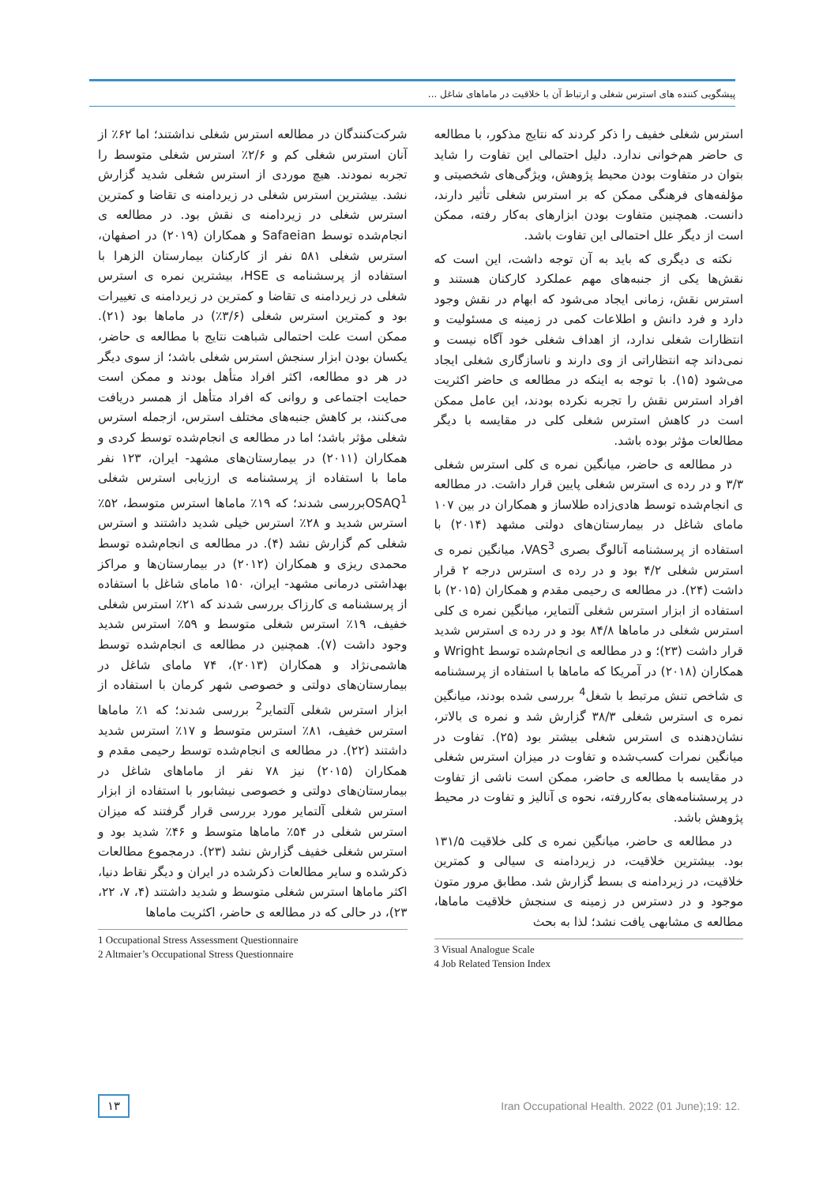پیشگویی کننده های استرس شغلی و ارتباط آن با خلاقیت در ماماهای شاغل ...
شرکت‌کنندگان در مطالعه استرس شغلی نداشتند؛ اما ۶۲٪ از آنان استرس شغلی کم و ۲/۶٪ استرس شغلی متوسط را تجربه نمودند. هیچ موردی از استرس شغلی شدید گزارش نشد. بیشترین استرس شغلی در زیردامنه ی تقاضا و کمترین استرس شغلی در زیردامنه ی نقش بود. در مطالعه ی انجام‌شده توسط Safaeian و همکاران (۲۰۱۹) در اصفهان، استرس شغلی ۵۸۱ نفر از کارکنان بیمارستان الزهرا با استفاده از پرسشنامه ی HSE، بیشترین نمره ی استرس شغلی در زیردامنه ی تقاضا و کمترین در زیردامنه ی تغییرات بود و کمترین استرس شغلی (۳/۶٪) در ماماها بود (۲۱). ممکن است علت احتمالی شباهت نتایج با مطالعه ی حاضر، یکسان بودن ابزار سنجش استرس شغلی باشد؛ از سوی دیگر در هر دو مطالعه، اکثر افراد متأهل بودند و ممکن است حمایت اجتماعی و روانی که افراد متأهل از همسر دریافت می‌کنند، بر کاهش جنبه‌های مختلف استرس، ازجمله استرس شغلی مؤثر باشد؛ اما در مطالعه ی انجام‌شده توسط کردی و همکاران (۲۰۱۱) در بیمارستان‌های مشهد- ایران، ۱۲۳ نفر ماما با استفاده از پرسشنامه ی ارزیابی استرس شغلی OSAQ<sup>1</sup>بررسی شدند؛ که ۱۹٪ ماماها استرس متوسط، ۵۲٪ استرس شدید و ۲۸٪ استرس خیلی شدید داشتند و استرس شغلی کم گزارش نشد (۴). در مطالعه ی انجام‌شده توسط محمدی ریزی و همکاران (۲۰۱۲) در بیمارستان‌ها و مراکز بهداشتی درمانی مشهد- ایران، ۱۵۰ مامای شاغل با استفاده از پرسشنامه ی کارزاک بررسی شدند که ۲۱٪ استرس شغلی خفیف، ۱۹٪ استرس شغلی متوسط و ۵۹٪ استرس شدید وجود داشت (۷). همچنین در مطالعه ی انجام‌شده توسط هاشمی‌نژاد و همکاران (۲۰۱۳)، ۷۴ مامای شاغل در بیمارستان‌های دولتی و خصوصی شهر کرمان با استفاده از ابزار استرس شغلی آلتمایر<sup>2</sup> بررسی شدند؛ که ۱٪ ماماها استرس خفیف، ۸۱٪ استرس متوسط و ۱۷٪ استرس شدید داشتند (۲۲). در مطالعه ی انجام‌شده توسط رحیمی مقدم و همکاران (۲۰۱۵) نیز ۷۸ نفر از ماماهای شاغل در بیمارستان‌های دولتی و خصوصی نیشابور با استفاده از ابزار استرس شغلی آلتمایر مورد بررسی قرار گرفتند که میزان استرس شغلی در ۵۴٪ ماماها متوسط و ۴۶٪ شدید بود و استرس شغلی خفیف گزارش نشد (۲۳). درمجموع مطالعات ذکرشده و سایر مطالعات ذکرشده در ایران و دیگر نقاط دنیا، اکثر ماماها استرس شغلی متوسط و شدید داشتند (۴، ۷، ۲۲، ۲۳)، در حالی که در مطالعه ی حاضر، اکثریت ماماها
1 Occupational Stress Assessment Questionnaire
2 Altmaier’s Occupational Stress Questionnaire
استرس شغلی خفیف را ذکر کردند که نتایج مذکور، با مطالعه ی حاضر هم‌خوانی ندارد. دلیل احتمالی این تفاوت را شاید بتوان در متفاوت بودن محیط پژوهش، ویژگی‌های شخصیتی و مؤلفه‌های فرهنگی ممکن که بر استرس شغلی تأثیر دارند، دانست. همچنین متفاوت بودن ابزارهای به‌کار رفته، ممکن است از دیگر علل احتمالی این تفاوت باشد.
نکته ی دیگری که باید به آن توجه داشت، این است که نقش‌ها یکی از جنبه‌های مهم عملکرد کارکنان هستند و استرس نقش، زمانی ایجاد می‌شود که ابهام در نقش وجود دارد و فرد دانش و اطلاعات کمی در زمینه ی مسئولیت و انتظارات شغلی ندارد، از اهداف شغلی خود آگاه نیست و نمی‌داند چه انتظاراتی از وی دارند و ناسازگاری شغلی ایجاد می‌شود (۱۵). با توجه به اینکه در مطالعه ی حاضر اکثریت افراد استرس نقش را تجربه نکرده بودند، این عامل ممکن است در کاهش استرس شغلی کلی در مقایسه با دیگر مطالعات مؤثر بوده باشد.
در مطالعه ی حاضر، میانگین نمره ی کلی استرس شغلی ۳/۳ و در رده ی استرس شغلی پایین قرار داشت. در مطالعه ی انجام‌شده توسط هادی‌زاده طلاساز و همکاران در بین ۱۰۷ مامای شاغل در بیمارستان‌های دولتی مشهد (۲۰۱۴) با استفاده از پرسشنامه آنالوگ بصری VAS<sup>3</sup>، میانگین نمره ی استرس شغلی ۴/۲ بود و در رده ی استرس درجه ۲ قرار داشت (۲۴). در مطالعه ی رحیمی مقدم و همکاران (۲۰۱۵) با استفاده از ابزار استرس شغلی آلتمایر، میانگین نمره ی کلی استرس شغلی در ماماها ۸۴/۸ بود و در رده ی استرس شدید قرار داشت (۲۳)؛ و در مطالعه ی انجام‌شده توسط Wright و همکاران (۲۰۱۸) در آمریکا که ماماها با استفاده از پرسشنامه ی شاخص تنش مرتبط با شغل<sup>4</sup> بررسی شده بودند، میانگین نمره ی استرس شغلی ۳۸/۳ گزارش شد و نمره ی بالاتر، نشان‌دهنده ی استرس شغلی بیشتر بود (۲۵). تفاوت در میانگین نمرات کسب‌شده و تفاوت در میزان استرس شغلی در مقایسه با مطالعه ی حاضر، ممکن است ناشی از تفاوت در پرسشنامه‌های به‌کاررفته، نحوه ی آنالیز و تفاوت در محیط پژوهش باشد.
در مطالعه ی حاضر، میانگین نمره ی کلی خلاقیت ۱۳۱/۵ بود. بیشترین خلاقیت، در زیردامنه ی سیالی و کمترین خلاقیت، در زیردامنه ی بسط گزارش شد. مطابق مرور متون موجود و در دسترس در زمینه ی سنجش خلاقیت ماماها، مطالعه ی مشابهی یافت نشد؛ لذا به بحث
3 Visual Analogue Scale
4 Job Related Tension Index
۱۳ Iran Occupational Health. 2022 (01 June);19: 12.